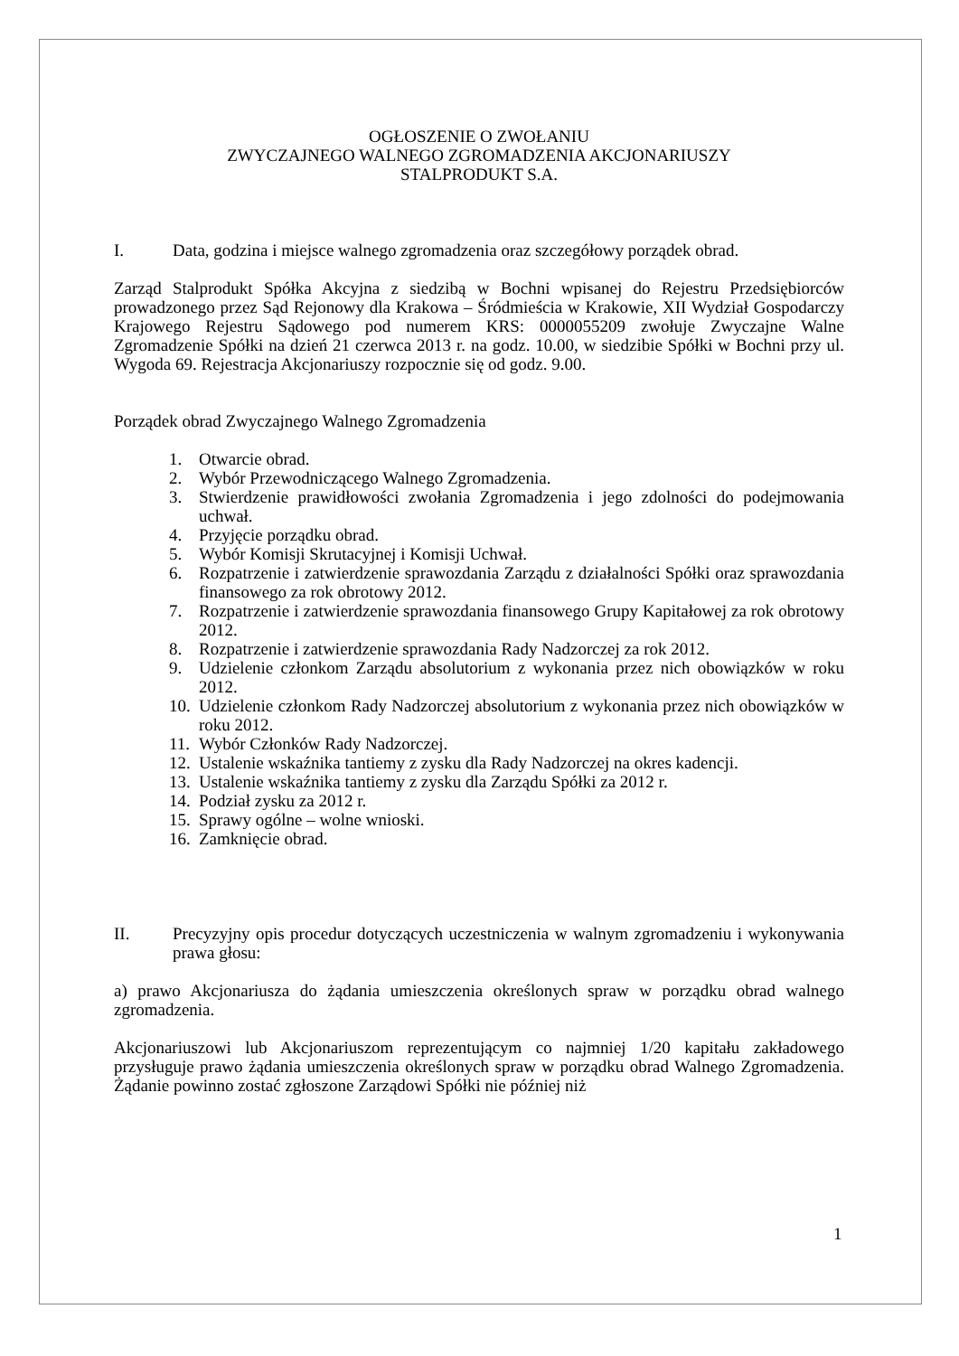OGŁOSZENIE O ZWOŁANIU
ZWYCZAJNEGO WALNEGO ZGROMADZENIA AKCJONARIUSZY
STALPRODUKT S.A.
I. Data, godzina i miejsce walnego zgromadzenia oraz szczegółowy porządek obrad.
Zarząd Stalprodukt Spółka Akcyjna z siedzibą w Bochni wpisanej do Rejestru Przedsiębiorców prowadzonego przez Sąd Rejonowy dla Krakowa – Śródmieścia w Krakowie, XII Wydział Gospodarczy Krajowego Rejestru Sądowego pod numerem KRS: 0000055209 zwołuje Zwyczajne Walne Zgromadzenie Spółki na dzień 21 czerwca 2013 r. na godz. 10.00, w siedzibie Spółki w Bochni przy ul. Wygoda 69. Rejestracja Akcjonariuszy rozpocznie się od godz. 9.00.
Porządek obrad Zwyczajnego Walnego Zgromadzenia
1. Otwarcie obrad.
2. Wybór Przewodniczącego Walnego Zgromadzenia.
3. Stwierdzenie prawidłowości zwołania Zgromadzenia i jego zdolności do podejmowania uchwał.
4. Przyjęcie porządku obrad.
5. Wybór Komisji Skrutacyjnej i Komisji Uchwał.
6. Rozpatrzenie i zatwierdzenie sprawozdania Zarządu z działalności Spółki oraz sprawozdania finansowego za rok obrotowy 2012.
7. Rozpatrzenie i zatwierdzenie sprawozdania finansowego Grupy Kapitałowej za rok obrotowy 2012.
8. Rozpatrzenie i zatwierdzenie sprawozdania Rady Nadzorczej za rok 2012.
9. Udzielenie członkom Zarządu absolutorium z wykonania przez nich obowiązków w roku 2012.
10. Udzielenie członkom Rady Nadzorczej absolutorium z wykonania przez nich obowiązków w roku 2012.
11. Wybór Członków Rady Nadzorczej.
12. Ustalenie wskaźnika tantiemy z zysku dla Rady Nadzorczej na okres kadencji.
13. Ustalenie wskaźnika tantiemy z zysku dla Zarządu Spółki za 2012 r.
14. Podział zysku za 2012 r.
15. Sprawy ogólne – wolne wnioski.
16. Zamknięcie obrad.
II. Precyzyjny opis procedur dotyczących uczestniczenia w walnym zgromadzeniu i wykonywania prawa głosu:
a) prawo Akcjonariusza do żądania umieszczenia określonych spraw w porządku obrad walnego zgromadzenia.
Akcjonariuszowi lub Akcjonariuszom reprezentującym co najmniej 1/20 kapitału zakładowego przysługuje prawo żądania umieszczenia określonych spraw w porządku obrad Walnego Zgromadzenia. Żądanie powinno zostać zgłoszone Zarządowi Spółki nie później niż
1